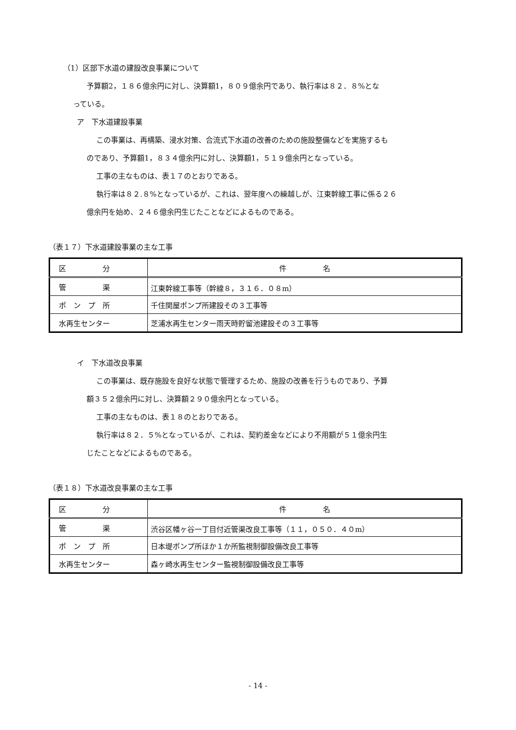（1）区部下水道の建設改良事業について
予算額2，１８６億余円に対し、決算額1，８０９億余円であり、執行率は８２．８%とな
っている。
ア　下水道建設事業
この事業は、再構築、浸水対策、合流式下水道の改善のための施設整備などを実施するも
のであり、予算額1，８３４億余円に対し、決算額1，５１９億余円となっている。
工事の主なものは、表１７のとおりである。
執行率は８２.８%となっているが、これは、翌年度への繰越しが、江東幹線工事に係る２６
億余円を始め、２４６億余円生じたことなどによるものである。
（表１７）下水道建設事業の主な工事
| 区 分 | 件 名 |
| --- | --- |
| 管 渠 | 江東幹線工事等（幹線８，３１６．０８m） |
| ポ ン プ 所 | 千住関屋ポンプ所建設その３工事等 |
| 水再生センター | 芝浦水再生センター雨天時貯留池建設その３工事等 |
イ　下水道改良事業
この事業は、既存施設を良好な状態で管理するため、施設の改善を行うものであり、予算
額３５２億余円に対し、決算額２９０億余円となっている。
工事の主なものは、表１８のとおりである。
執行率は８２．５%となっているが、これは、契約差金などにより不用額が５１億余円生
じたことなどによるものである。
（表１８）下水道改良事業の主な工事
| 区 分 | 件 名 |
| --- | --- |
| 管 渠 | 渋谷区幡ヶ谷一丁目付近管渠改良工事等（１１，０５０．４０m） |
| ポ ン プ 所 | 日本堤ポンプ所ほか１か所監視制御設備改良工事等 |
| 水再生センター | 森ヶ崎水再生センター監視制御設備改良工事等 |
- 14 -